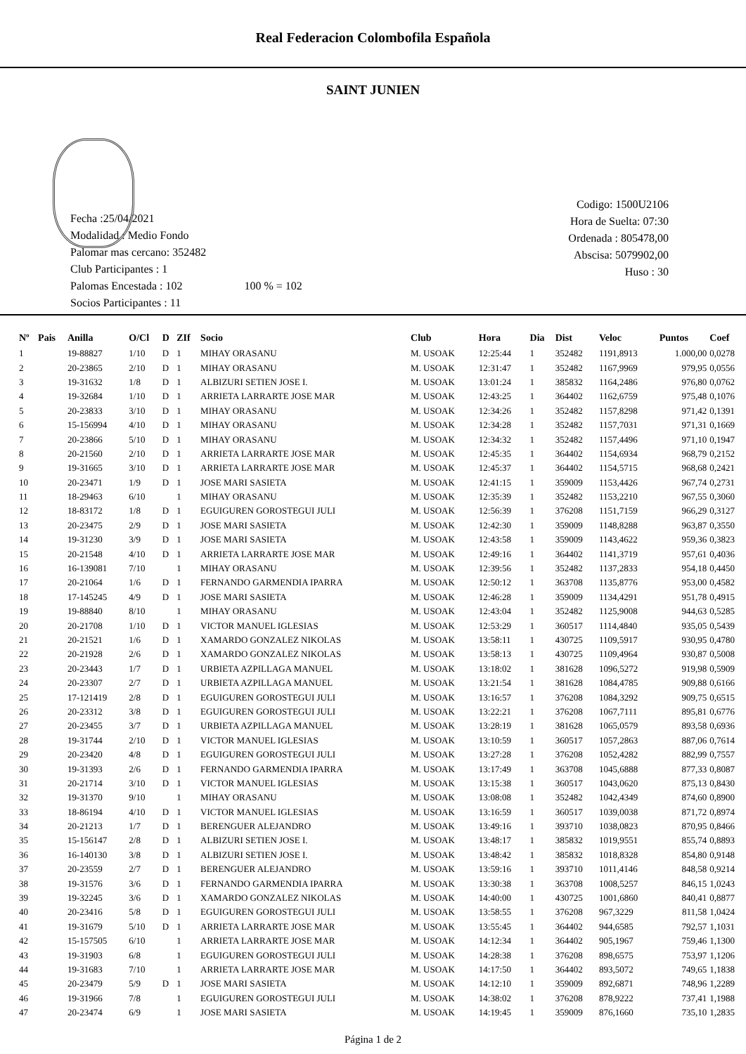Real Federacion Colombofila Española
SAINT JUNIEN
Fecha :25/04/2021
Modalidad : Medio Fondo
Palomar mas cercano: 352482
Club Participantes : 1
Palomas Encestada : 102 100 % = 102
Socios Participantes : 11
Codigo: 1500U2106
Hora de Suelta: 07:30
Ordenada : 805478,00
Abscisa: 5079902,00
Huso : 30
| Nº | Pais | Anilla | O/Cl | D | ZIf | Socio | Club | Hora | Dia | Dist | Veloc | Puntos | Coef |
| --- | --- | --- | --- | --- | --- | --- | --- | --- | --- | --- | --- | --- | --- |
| 1 | | 19-88827 | 1/10 | D | 1 | MIHAY ORASANU | M. USOAK | 12:25:44 | 1 | 352482 | 1191,8913 | 1.000,00 | 0,0278 |
| 2 | | 20-23865 | 2/10 | D | 1 | MIHAY ORASANU | M. USOAK | 12:31:47 | 1 | 352482 | 1167,9969 | 979,95 | 0,0556 |
| 3 | | 19-31632 | 1/8 | D | 1 | ALBIZURI SETIEN JOSE I. | M. USOAK | 13:01:24 | 1 | 385832 | 1164,2486 | 976,80 | 0,0762 |
| 4 | | 19-32684 | 1/10 | D | 1 | ARRIETA LARRARTE JOSE MAR | M. USOAK | 12:43:25 | 1 | 364402 | 1162,6759 | 975,48 | 0,1076 |
| 5 | | 20-23833 | 3/10 | D | 1 | MIHAY ORASANU | M. USOAK | 12:34:26 | 1 | 352482 | 1157,8298 | 971,42 | 0,1391 |
| 6 | | 15-156994 | 4/10 | D | 1 | MIHAY ORASANU | M. USOAK | 12:34:28 | 1 | 352482 | 1157,7031 | 971,31 | 0,1669 |
| 7 | | 20-23866 | 5/10 | D | 1 | MIHAY ORASANU | M. USOAK | 12:34:32 | 1 | 352482 | 1157,4496 | 971,10 | 0,1947 |
| 8 | | 20-21560 | 2/10 | D | 1 | ARRIETA LARRARTE JOSE MAR | M. USOAK | 12:45:35 | 1 | 364402 | 1154,6934 | 968,79 | 0,2152 |
| 9 | | 19-31665 | 3/10 | D | 1 | ARRIETA LARRARTE JOSE MAR | M. USOAK | 12:45:37 | 1 | 364402 | 1154,5715 | 968,68 | 0,2421 |
| 10 | | 20-23471 | 1/9 | D | 1 | JOSE MARI SASIETA | M. USOAK | 12:41:15 | 1 | 359009 | 1153,4426 | 967,74 | 0,2731 |
| 11 | | 18-29463 | 6/10 | | 1 | MIHAY ORASANU | M. USOAK | 12:35:39 | 1 | 352482 | 1153,2210 | 967,55 | 0,3060 |
| 12 | | 18-83172 | 1/8 | D | 1 | EGUIGUREN GOROSTEGUI JULI | M. USOAK | 12:56:39 | 1 | 376208 | 1151,7159 | 966,29 | 0,3127 |
| 13 | | 20-23475 | 2/9 | D | 1 | JOSE MARI SASIETA | M. USOAK | 12:42:30 | 1 | 359009 | 1148,8288 | 963,87 | 0,3550 |
| 14 | | 19-31230 | 3/9 | D | 1 | JOSE MARI SASIETA | M. USOAK | 12:43:58 | 1 | 359009 | 1143,4622 | 959,36 | 0,3823 |
| 15 | | 20-21548 | 4/10 | D | 1 | ARRIETA LARRARTE JOSE MAR | M. USOAK | 12:49:16 | 1 | 364402 | 1141,3719 | 957,61 | 0,4036 |
| 16 | | 16-139081 | 7/10 | | 1 | MIHAY ORASANU | M. USOAK | 12:39:56 | 1 | 352482 | 1137,2833 | 954,18 | 0,4450 |
| 17 | | 20-21064 | 1/6 | D | 1 | FERNANDO GARMENDIA IPARRA | M. USOAK | 12:50:12 | 1 | 363708 | 1135,8776 | 953,00 | 0,4582 |
| 18 | | 17-145245 | 4/9 | D | 1 | JOSE MARI SASIETA | M. USOAK | 12:46:28 | 1 | 359009 | 1134,4291 | 951,78 | 0,4915 |
| 19 | | 19-88840 | 8/10 | | 1 | MIHAY ORASANU | M. USOAK | 12:43:04 | 1 | 352482 | 1125,9008 | 944,63 | 0,5285 |
| 20 | | 20-21708 | 1/10 | D | 1 | VICTOR MANUEL IGLESIAS | M. USOAK | 12:53:29 | 1 | 360517 | 1114,4840 | 935,05 | 0,5439 |
| 21 | | 20-21521 | 1/6 | D | 1 | XAMARDO GONZALEZ NIKOLAS | M. USOAK | 13:58:11 | 1 | 430725 | 1109,5917 | 930,95 | 0,4780 |
| 22 | | 20-21928 | 2/6 | D | 1 | XAMARDO GONZALEZ NIKOLAS | M. USOAK | 13:58:13 | 1 | 430725 | 1109,4964 | 930,87 | 0,5008 |
| 23 | | 20-23443 | 1/7 | D | 1 | URBIETA AZPILLAGA MANUEL | M. USOAK | 13:18:02 | 1 | 381628 | 1096,5272 | 919,98 | 0,5909 |
| 24 | | 20-23307 | 2/7 | D | 1 | URBIETA AZPILLAGA MANUEL | M. USOAK | 13:21:54 | 1 | 381628 | 1084,4785 | 909,88 | 0,6166 |
| 25 | | 17-121419 | 2/8 | D | 1 | EGUIGUREN GOROSTEGUI JULI | M. USOAK | 13:16:57 | 1 | 376208 | 1084,3292 | 909,75 | 0,6515 |
| 26 | | 20-23312 | 3/8 | D | 1 | EGUIGUREN GOROSTEGUI JULI | M. USOAK | 13:22:21 | 1 | 376208 | 1067,7111 | 895,81 | 0,6776 |
| 27 | | 20-23455 | 3/7 | D | 1 | URBIETA AZPILLAGA MANUEL | M. USOAK | 13:28:19 | 1 | 381628 | 1065,0579 | 893,58 | 0,6936 |
| 28 | | 19-31744 | 2/10 | D | 1 | VICTOR MANUEL IGLESIAS | M. USOAK | 13:10:59 | 1 | 360517 | 1057,2863 | 887,06 | 0,7614 |
| 29 | | 20-23420 | 4/8 | D | 1 | EGUIGUREN GOROSTEGUI JULI | M. USOAK | 13:27:28 | 1 | 376208 | 1052,4282 | 882,99 | 0,7557 |
| 30 | | 19-31393 | 2/6 | D | 1 | FERNANDO GARMENDIA IPARRA | M. USOAK | 13:17:49 | 1 | 363708 | 1045,6888 | 877,33 | 0,8087 |
| 31 | | 20-21714 | 3/10 | D | 1 | VICTOR MANUEL IGLESIAS | M. USOAK | 13:15:38 | 1 | 360517 | 1043,0620 | 875,13 | 0,8430 |
| 32 | | 19-31370 | 9/10 | | 1 | MIHAY ORASANU | M. USOAK | 13:08:08 | 1 | 352482 | 1042,4349 | 874,60 | 0,8900 |
| 33 | | 18-86194 | 4/10 | D | 1 | VICTOR MANUEL IGLESIAS | M. USOAK | 13:16:59 | 1 | 360517 | 1039,0038 | 871,72 | 0,8974 |
| 34 | | 20-21213 | 1/7 | D | 1 | BERENGUER ALEJANDRO | M. USOAK | 13:49:16 | 1 | 393710 | 1038,0823 | 870,95 | 0,8466 |
| 35 | | 15-156147 | 2/8 | D | 1 | ALBIZURI SETIEN JOSE I. | M. USOAK | 13:48:17 | 1 | 385832 | 1019,9551 | 855,74 | 0,8893 |
| 36 | | 16-140130 | 3/8 | D | 1 | ALBIZURI SETIEN JOSE I. | M. USOAK | 13:48:42 | 1 | 385832 | 1018,8328 | 854,80 | 0,9148 |
| 37 | | 20-23559 | 2/7 | D | 1 | BERENGUER ALEJANDRO | M. USOAK | 13:59:16 | 1 | 393710 | 1011,4146 | 848,58 | 0,9214 |
| 38 | | 19-31576 | 3/6 | D | 1 | FERNANDO GARMENDIA IPARRA | M. USOAK | 13:30:38 | 1 | 363708 | 1008,5257 | 846,15 | 1,0243 |
| 39 | | 19-32245 | 3/6 | D | 1 | XAMARDO GONZALEZ NIKOLAS | M. USOAK | 14:40:00 | 1 | 430725 | 1001,6860 | 840,41 | 0,8877 |
| 40 | | 20-23416 | 5/8 | D | 1 | EGUIGUREN GOROSTEGUI JULI | M. USOAK | 13:58:55 | 1 | 376208 | 967,3229 | 811,58 | 1,0424 |
| 41 | | 19-31679 | 5/10 | D | 1 | ARRIETA LARRARTE JOSE MAR | M. USOAK | 13:55:45 | 1 | 364402 | 944,6585 | 792,57 | 1,1031 |
| 42 | | 15-157505 | 6/10 | | 1 | ARRIETA LARRARTE JOSE MAR | M. USOAK | 14:12:34 | 1 | 364402 | 905,1967 | 759,46 | 1,1300 |
| 43 | | 19-31903 | 6/8 | | 1 | EGUIGUREN GOROSTEGUI JULI | M. USOAK | 14:28:38 | 1 | 376208 | 898,6575 | 753,97 | 1,1206 |
| 44 | | 19-31683 | 7/10 | | 1 | ARRIETA LARRARTE JOSE MAR | M. USOAK | 14:17:50 | 1 | 364402 | 893,5072 | 749,65 | 1,1838 |
| 45 | | 20-23479 | 5/9 | D | 1 | JOSE MARI SASIETA | M. USOAK | 14:12:10 | 1 | 359009 | 892,6871 | 748,96 | 1,2289 |
| 46 | | 19-31966 | 7/8 | | 1 | EGUIGUREN GOROSTEGUI JULI | M. USOAK | 14:38:02 | 1 | 376208 | 878,9222 | 737,41 | 1,1988 |
| 47 | | 20-23474 | 6/9 | | 1 | JOSE MARI SASIETA | M. USOAK | 14:19:45 | 1 | 359009 | 876,1660 | 735,10 | 1,2835 |
Página 1 de 2